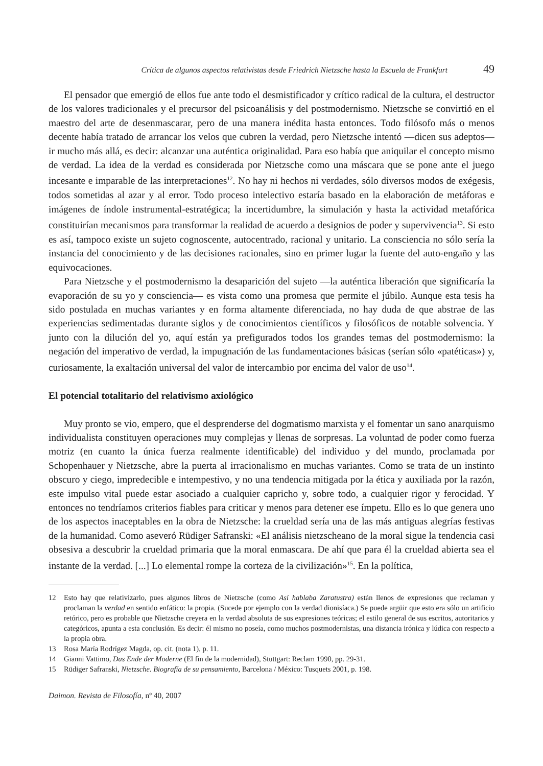Crítica de algunos aspectos relativistas desde Friedrich Nietzsche hasta la Escuela de Frankfurt 49
El pensador que emergió de ellos fue ante todo el desmistificador y crítico radical de la cultura, el destructor de los valores tradicionales y el precursor del psicoanálisis y del postmodernismo. Nietzsche se convirtió en el maestro del arte de desenmascarar, pero de una manera inédita hasta entonces. Todo filósofo más o menos decente había tratado de arrancar los velos que cubren la verdad, pero Nietzsche intentó —dicen sus adeptos— ir mucho más allá, es decir: alcanzar una auténtica originalidad. Para eso había que aniquilar el concepto mismo de verdad. La idea de la verdad es considerada por Nietzsche como una máscara que se pone ante el juego incesante e imparable de las interpretaciones<sup>12</sup>. No hay ni hechos ni verdades, sólo diversos modos de exégesis, todos sometidas al azar y al error. Todo proceso intelectivo estaría basado en la elaboración de metáforas e imágenes de índole instrumental-estratégica; la incertidumbre, la simulación y hasta la actividad metafórica constituirían mecanismos para transformar la realidad de acuerdo a designios de poder y supervivencia<sup>13</sup>. Si esto es así, tampoco existe un sujeto cognoscente, autocentrado, racional y unitario. La consciencia no sólo sería la instancia del conocimiento y de las decisiones racionales, sino en primer lugar la fuente del auto-engaño y las equivocaciones.
Para Nietzsche y el postmodernismo la desaparición del sujeto —la auténtica liberación que significaría la evaporación de su yo y consciencia— es vista como una promesa que permite el júbilo. Aunque esta tesis ha sido postulada en muchas variantes y en forma altamente diferenciada, no hay duda de que abstrae de las experiencias sedimentadas durante siglos y de conocimientos científicos y filosóficos de notable solvencia. Y junto con la dilución del yo, aquí están ya prefigurados todos los grandes temas del postmodernismo: la negación del imperativo de verdad, la impugnación de las fundamentaciones básicas (serían sólo «patéticas») y, curiosamente, la exaltación universal del valor de intercambio por encima del valor de uso<sup>14</sup>.
El potencial totalitario del relativismo axiológico
Muy pronto se vio, empero, que el desprenderse del dogmatismo marxista y el fomentar un sano anarquismo individualista constituyen operaciones muy complejas y llenas de sorpresas. La voluntad de poder como fuerza motriz (en cuanto la única fuerza realmente identificable) del individuo y del mundo, proclamada por Schopenhauer y Nietzsche, abre la puerta al irracionalismo en muchas variantes. Como se trata de un instinto obscuro y ciego, impredecible e intempestivo, y no una tendencia mitigada por la ética y auxiliada por la razón, este impulso vital puede estar asociado a cualquier capricho y, sobre todo, a cualquier rigor y ferocidad. Y entonces no tendríamos criterios fiables para criticar y menos para detener ese ímpetu. Ello es lo que genera uno de los aspectos inaceptables en la obra de Nietzsche: la crueldad sería una de las más antiguas alegrías festivas de la humanidad. Como aseveró Rüdiger Safranski: «El análisis nietzscheano de la moral sigue la tendencia casi obsesiva a descubrir la crueldad primaria que la moral enmascara. De ahí que para él la crueldad abierta sea el instante de la verdad. [...] Lo elemental rompe la corteza de la civilización»<sup>15</sup>. En la política,
12 Esto hay que relativizarlo, pues algunos libros de Nietzsche (como Así hablaba Zaratustra) están llenos de expresiones que reclaman y proclaman la verdad en sentido enfático: la propia. (Sucede por ejemplo con la verdad dionisíaca.) Se puede argüir que esto era sólo un artificio retórico, pero es probable que Nietzsche creyera en la verdad absoluta de sus expresiones teóricas; el estilo general de sus escritos, autoritarios y categóricos, apunta a esta conclusión. Es decir: él mismo no poseía, como muchos postmodernistas, una distancia irónica y lúdica con respecto a la propia obra.
13 Rosa María Rodrígez Magda, op. cit. (nota 1), p. 11.
14 Gianni Vattimo, Das Ende der Moderne (El fin de la modernidad), Stuttgart: Reclam 1990, pp. 29-31.
15 Rüdiger Safranski, Nietzsche. Biografía de su pensamiento, Barcelona / México: Tusquets 2001, p. 198.
Daimon. Revista de Filosofía, nº 40, 2007